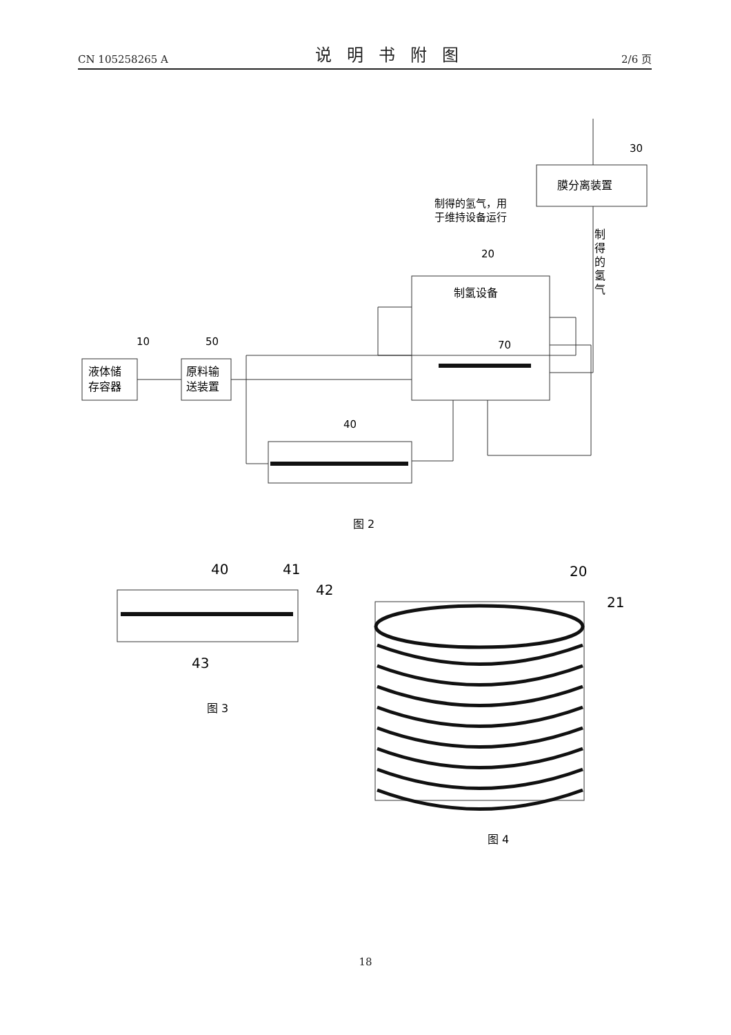CN 105258265 A 说明书附图 2/6 页
10
50
20
70
40
30
制得的氢气，用
于维持设备运行
液体储
存容器
原料输
送装置
制氢设备
膜分离装置
制
得
的
氢
气
图 2
40
41
42
43
20
21
图 3
图 4
18